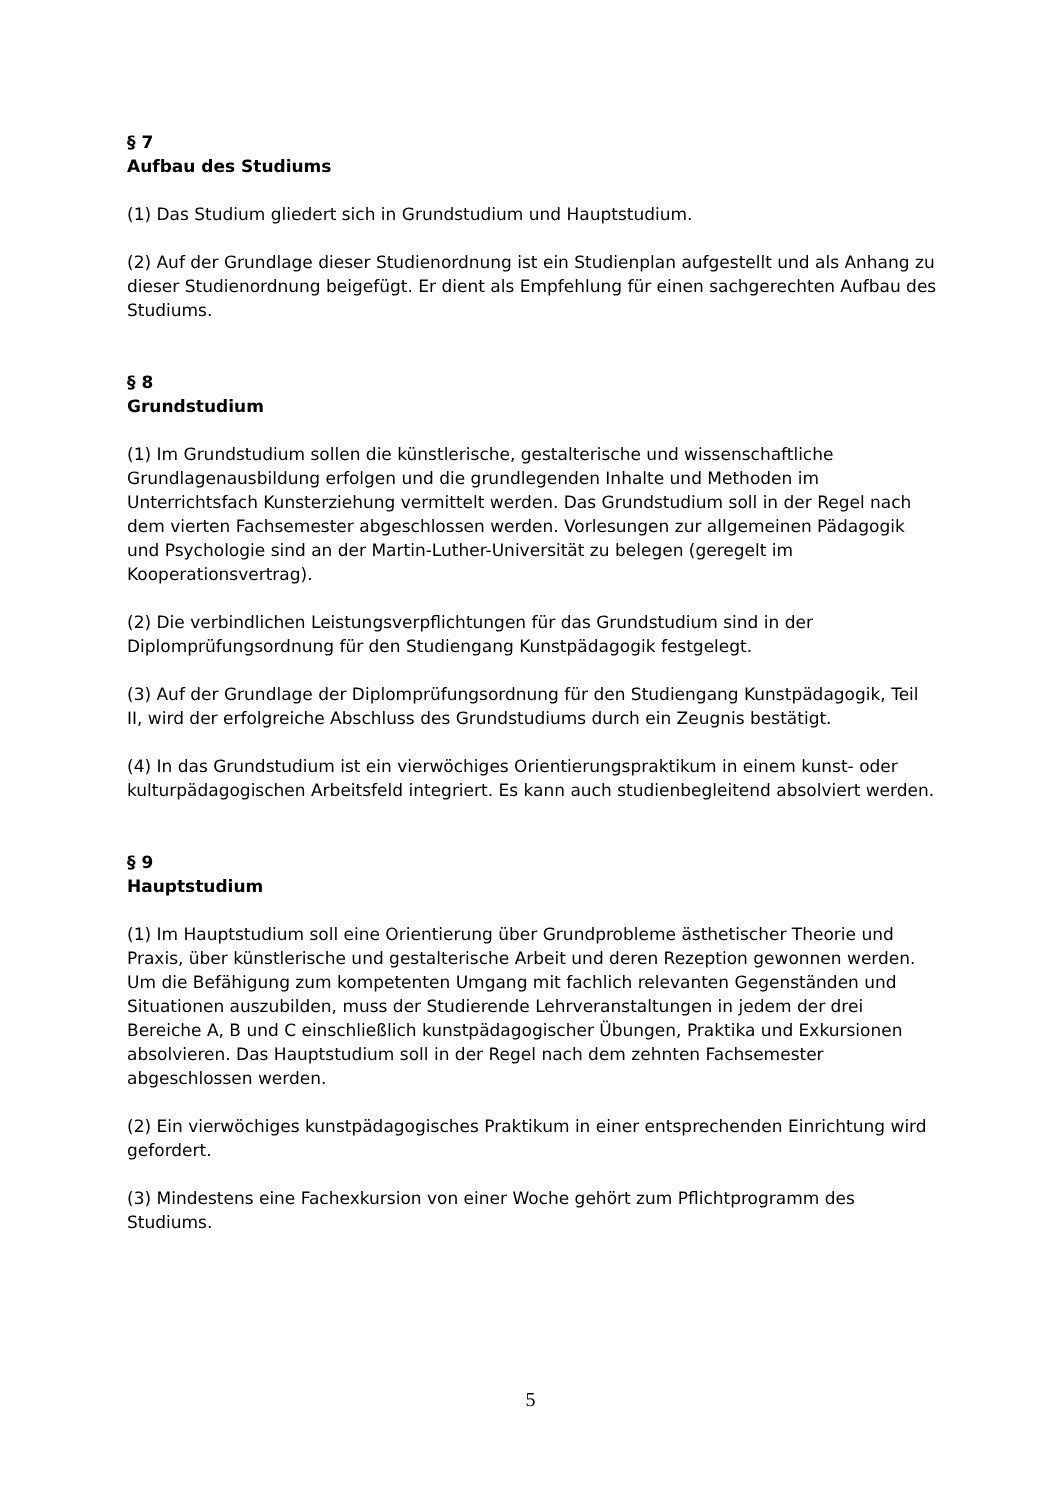§ 7
Aufbau des Studiums
(1) Das Studium gliedert sich in Grundstudium und Hauptstudium.
(2) Auf der Grundlage dieser Studienordnung ist ein Studienplan aufgestellt und als Anhang zu dieser Studienordnung beigefügt. Er dient als Empfehlung für einen sachgerechten Aufbau des Studiums.
§ 8
Grundstudium
(1) Im Grundstudium sollen die künstlerische, gestalterische und wissenschaftliche Grundlagenausbildung erfolgen und die grundlegenden Inhalte und Methoden im Unterrichtsfach Kunsterziehung vermittelt werden. Das Grundstudium soll in der Regel nach dem vierten Fachsemester abgeschlossen werden. Vorlesungen zur allgemeinen Pädagogik und Psychologie sind an der Martin-Luther-Universität zu belegen (geregelt im Kooperationsvertrag).
(2) Die verbindlichen Leistungsverpflichtungen für das Grundstudium sind in der Diplomprüfungsordnung für den Studiengang Kunstpädagogik festgelegt.
(3) Auf der Grundlage der Diplomprüfungsordnung für den Studiengang Kunstpädagogik, Teil II, wird der erfolgreiche Abschluss des Grundstudiums durch ein Zeugnis bestätigt.
(4) In das Grundstudium ist ein vierwöchiges Orientierungspraktikum in einem kunst- oder kulturpädagogischen Arbeitsfeld integriert. Es kann auch studienbegleitend absolviert werden.
§ 9
Hauptstudium
(1) Im Hauptstudium soll eine Orientierung über Grundprobleme ästhetischer Theorie und Praxis, über künstlerische und gestalterische Arbeit und deren Rezeption gewonnen werden. Um die Befähigung zum kompetenten Umgang mit fachlich relevanten Gegenständen und Situationen auszubilden, muss der Studierende Lehrveranstaltungen in jedem der drei Bereiche A, B und C einschließlich kunstpädagogischer Übungen, Praktika und Exkursionen absolvieren. Das Hauptstudium soll in der Regel nach dem zehnten Fachsemester abgeschlossen werden.
(2) Ein vierwöchiges kunstpädagogisches Praktikum in einer entsprechenden Einrichtung wird gefordert.
(3) Mindestens eine Fachexkursion von einer Woche gehört zum Pflichtprogramm des Studiums.
5